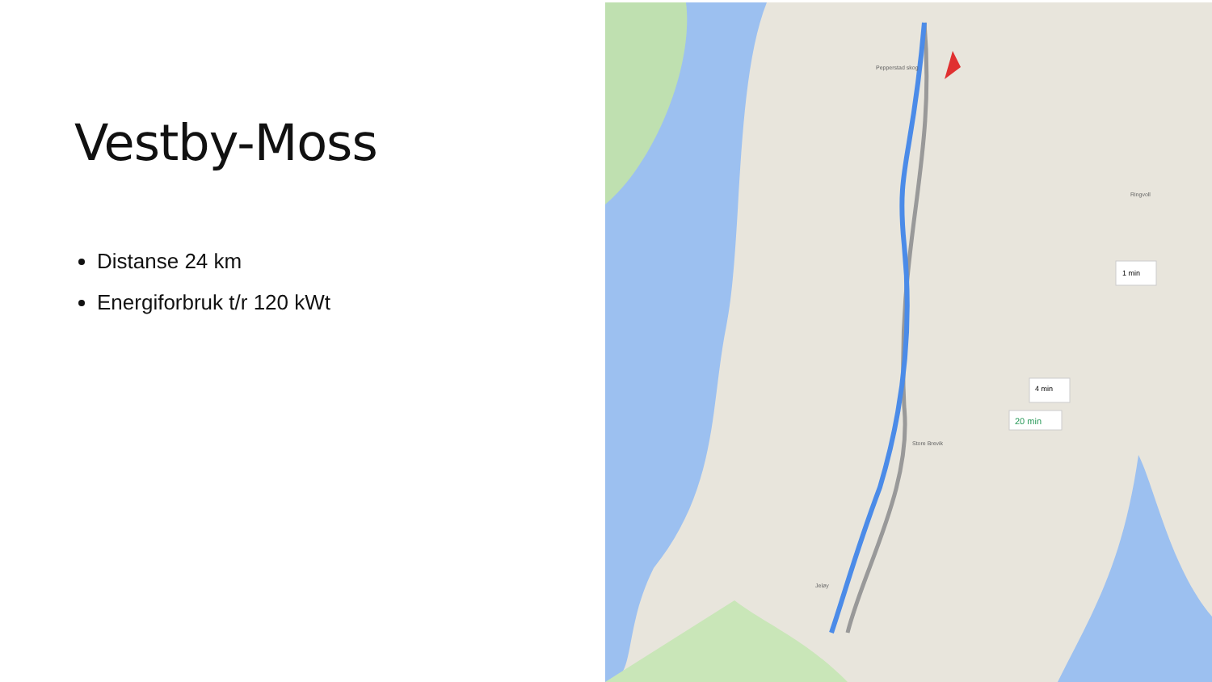Vestby-Moss
Distanse 24 km
Energiforbruk t/r 120 kWt
1 min
4 min
20 min
Pepperstad skog
Store Brevik
Jeløy
Ringvoll